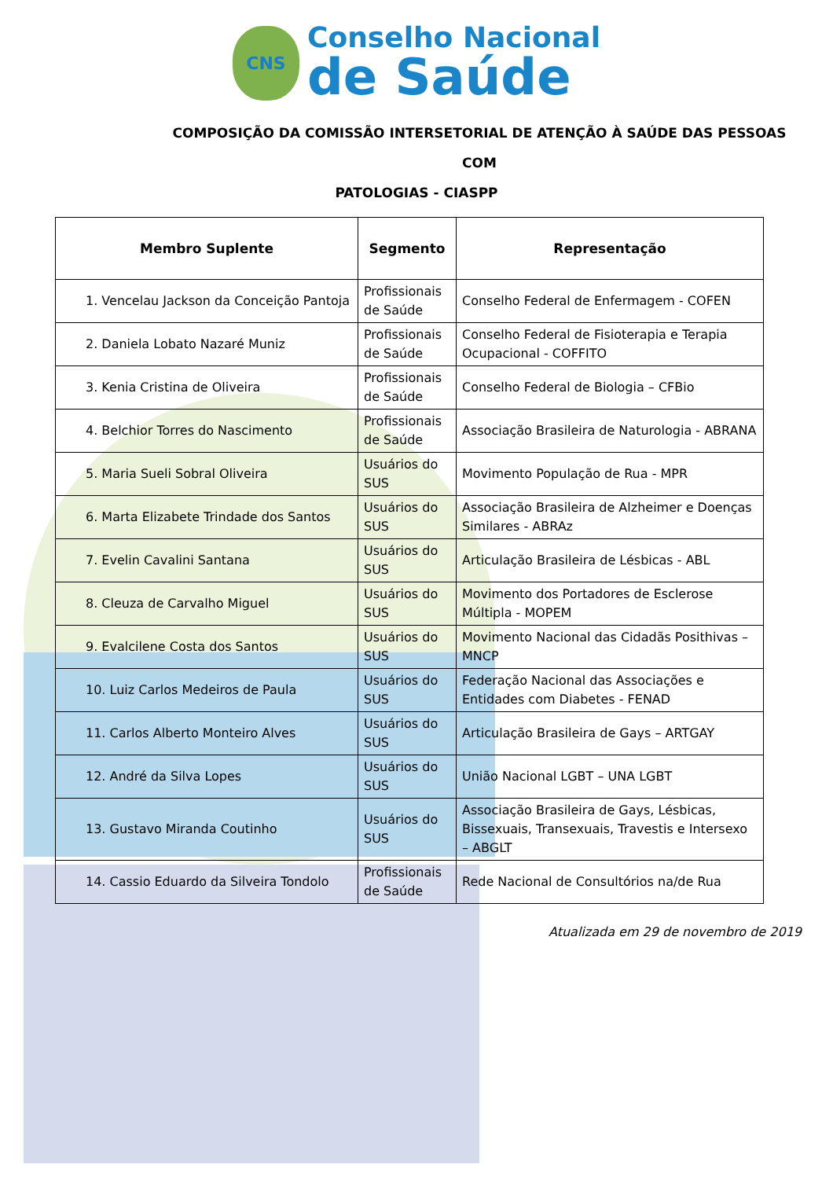CNS
Conselho Nacional
de Saúde
COMPOSIÇÃO DA COMISSÃO INTERSETORIAL DE ATENÇÃO À SAÚDE DAS PESSOAS COM
PATOLOGIAS - CIASPP
| Membro Suplente | Segmento | Representação |
| --- | --- | --- |
| 1. Vencelau Jackson da Conceição Pantoja | Profissionais de Saúde | Conselho Federal de Enfermagem - COFEN |
| 2. Daniela Lobato Nazaré Muniz | Profissionais de Saúde | Conselho Federal de Fisioterapia e Terapia Ocupacional - COFFITO |
| 3. Kenia Cristina de Oliveira | Profissionais de Saúde | Conselho Federal de Biologia – CFBio |
| 4. Belchior Torres do Nascimento | Profissionais de Saúde | Associação Brasileira de Naturologia - ABRANA |
| 5. Maria Sueli Sobral Oliveira | Usuários do SUS | Movimento População de Rua - MPR |
| 6. Marta Elizabete Trindade dos Santos | Usuários do SUS | Associação Brasileira de Alzheimer e Doenças Similares - ABRAz |
| 7. Evelin Cavalini Santana | Usuários do SUS | Articulação Brasileira de Lésbicas - ABL |
| 8. Cleuza de Carvalho Miguel | Usuários do SUS | Movimento dos Portadores de Esclerose Múltipla - MOPEM |
| 9. Evalcilene Costa dos Santos | Usuários do SUS | Movimento Nacional das Cidadãs Posithivas – MNCP |
| 10. Luiz Carlos Medeiros de Paula | Usuários do SUS | Federação Nacional das Associações e Entidades com Diabetes - FENAD |
| 11. Carlos Alberto Monteiro Alves | Usuários do SUS | Articulação Brasileira de Gays – ARTGAY |
| 12. André da Silva Lopes | Usuários do SUS | União Nacional LGBT – UNA LGBT |
| 13. Gustavo Miranda Coutinho | Usuários do SUS | Associação Brasileira de Gays, Lésbicas, Bissexuais, Transexuais, Travestis e Intersexo – ABGLT |
| 14. Cassio Eduardo da Silveira Tondolo | Profissionais de Saúde | Rede Nacional de Consultórios na/de Rua |
Atualizada em 29 de novembro de 2019